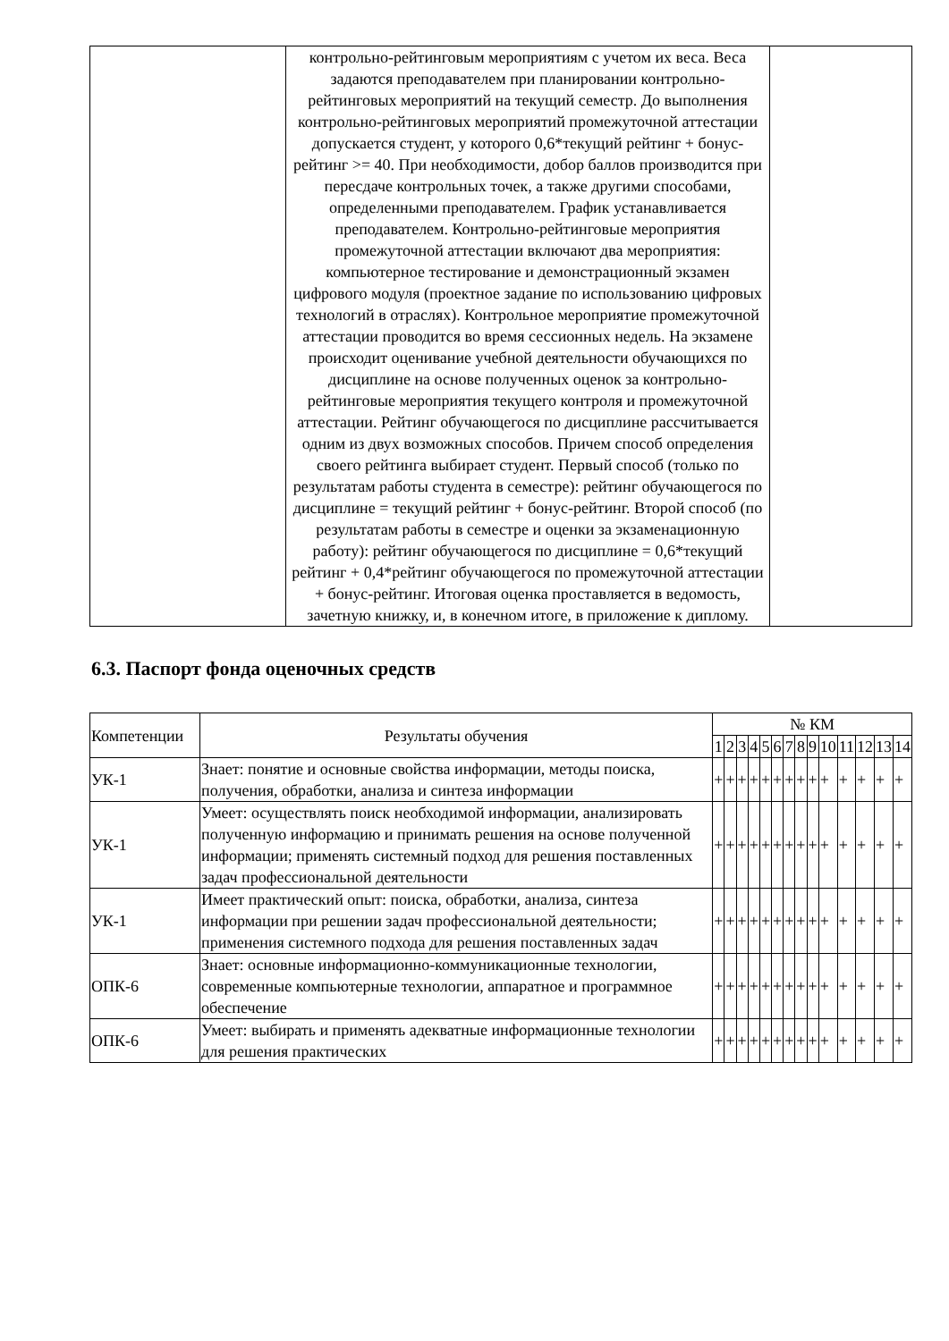| | контрольно-рейтинговым мероприятиям с учетом их веса. Веса задаются преподавателем при планировании контрольно-рейтинговых мероприятий на текущий семестр. До выполнения контрольно-рейтинговых мероприятий промежуточной аттестации допускается студент, у которого 0,6*текущий рейтинг + бонус-рейтинг >= 40. При необходимости, добор баллов производится при пересдаче контрольных точек, а также другими способами, определенными преподавателем. График устанавливается преподавателем. Контрольно-рейтинговые мероприятия промежуточной аттестации включают два мероприятия: компьютерное тестирование и демонстрационный экзамен цифрового модуля (проектное задание по использованию цифровых технологий в отраслях). Контрольное мероприятие промежуточной аттестации проводится во время сессионных недель. На экзамене происходит оценивание учебной деятельности обучающихся по дисциплине на основе полученных оценок за контрольно-рейтинговые мероприятия текущего контроля и промежуточной аттестации. Рейтинг обучающегося по дисциплине рассчитывается одним из двух возможных способов. Причем способ определения своего рейтинга выбирает студент. Первый способ (только по результатам работы студента в семестре): рейтинг обучающегося по дисциплине = текущий рейтинг + бонус-рейтинг. Второй способ (по результатам работы в семестре и оценки за экзаменационную работу): рейтинг обучающегося по дисциплине = 0,6*текущий рейтинг + 0,4*рейтинг обучающегося по промежуточной аттестации + бонус-рейтинг. Итоговая оценка проставляется в ведомость, зачетную книжку, и, в конечном итоге, в приложение к диплому. | |
6.3. Паспорт фонда оценочных средств
| Компетенции | Результаты обучения | № КМ | | | | | | | | | | | | | |
| --- | --- | --- | --- | --- | --- | --- | --- | --- | --- | --- | --- | --- | --- | --- | --- |
| | | 1 | 2 | 3 | 4 | 5 | 6 | 7 | 8 | 9 | 10 | 11 | 12 | 13 | 14 |
| УК-1 | Знает: понятие и основные свойства информации, методы поиска, получения, обработки, анализа и синтеза информации | + | + | + | + | + | + | + | + | + | + | + | + | + | + |
| УК-1 | Умеет: осуществлять поиск необходимой информации, анализировать полученную информацию и принимать решения на основе полученной информации; применять системный подход для решения поставленных задач профессиональной деятельности | + | + | + | + | + | + | + | + | + | + | + | + | + | + |
| УК-1 | Имеет практический опыт: поиска, обработки, анализа, синтеза информации при решении задач профессиональной деятельности; применения системного подхода для решения поставленных задач | + | + | + | + | + | + | + | + | + | + | + | + | + | + |
| ОПК-6 | Знает: основные информационно-коммуникационные технологии, современные компьютерные технологии, аппаратное и программное обеспечение | + | + | + | + | + | + | + | + | + | + | + | + | + | + |
| ОПК-6 | Умеет: выбирать и применять адекватные информационные технологии для решения практических | + | + | + | + | + | + | + | + | + | + | + | + | + | + |